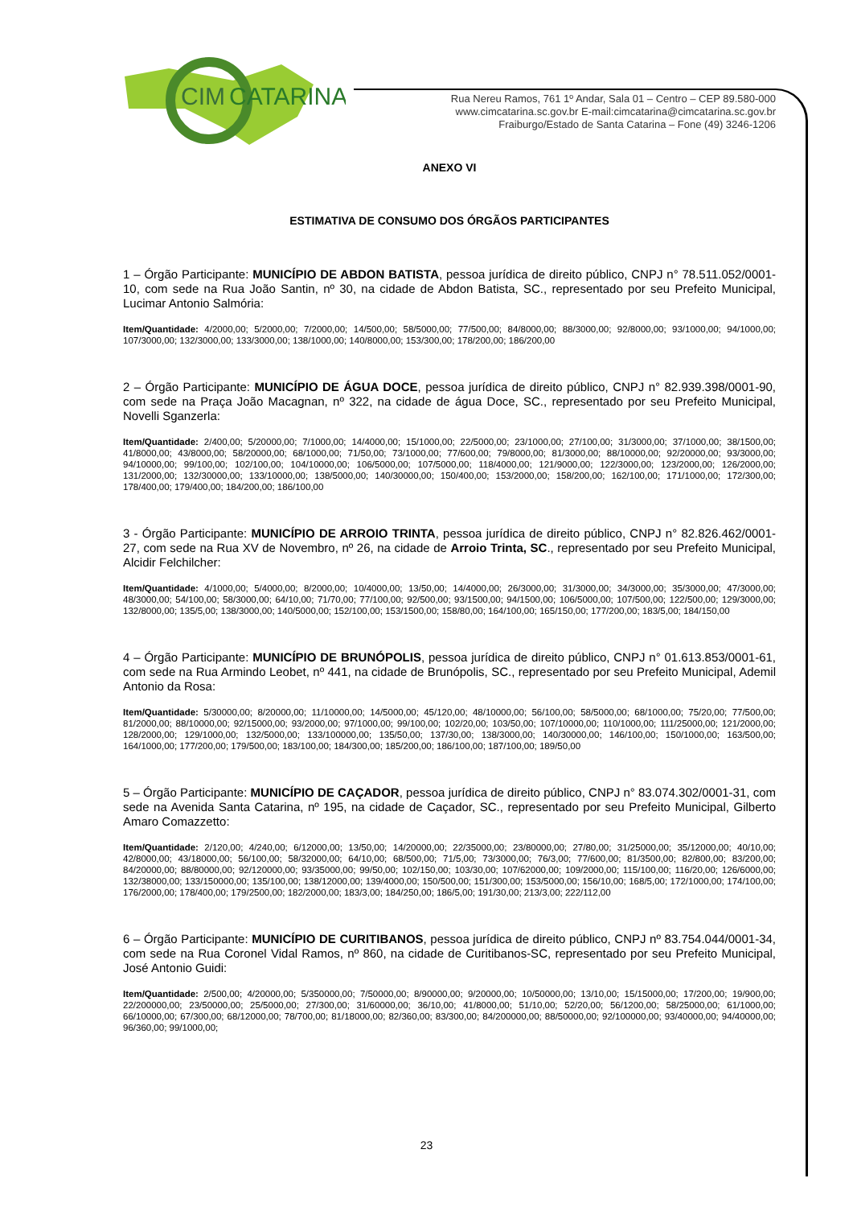CIM
CATARINA
Rua Nereu Ramos, 761 1º Andar, Sala 01 – Centro – CEP 89.580-000
www.cimcatarina.sc.gov.br E-mail:cimcatarina@cimcatarina.sc.gov.br
Fraiburgo/Estado de Santa Catarina – Fone (49) 3246-1206
ANEXO VI
ESTIMATIVA DE CONSUMO DOS ÓRGÃOS PARTICIPANTES
1 – Órgão Participante: MUNICÍPIO DE ABDON BATISTA, pessoa jurídica de direito público, CNPJ n° 78.511.052/0001-10, com sede na Rua João Santin, nº 30, na cidade de Abdon Batista, SC., representado por seu Prefeito Municipal, Lucimar Antonio Salmória:
Item/Quantidade: 4/2000,00; 5/2000,00; 7/2000,00; 14/500,00; 58/5000,00; 77/500,00; 84/8000,00; 88/3000,00; 92/8000,00; 93/1000,00; 94/1000,00; 107/3000,00; 132/3000,00; 133/3000,00; 138/1000,00; 140/8000,00; 153/300,00; 178/200,00; 186/200,00
2 – Órgão Participante: MUNICÍPIO DE ÁGUA DOCE, pessoa jurídica de direito público, CNPJ n° 82.939.398/0001-90, com sede na Praça João Macagnan, nº 322, na cidade de água Doce, SC., representado por seu Prefeito Municipal, Novelli Sganzerla:
Item/Quantidade: 2/400,00; 5/20000,00; 7/1000,00; 14/4000,00; 15/1000,00; 22/5000,00; 23/1000,00; 27/100,00; 31/3000,00; 37/1000,00; 38/1500,00; 41/8000,00; 43/8000,00; 58/20000,00; 68/1000,00; 71/50,00; 73/1000,00; 77/600,00; 79/8000,00; 81/3000,00; 88/10000,00; 92/20000,00; 93/3000,00; 94/10000,00; 99/100,00; 102/100,00; 104/10000,00; 106/5000,00; 107/5000,00; 118/4000,00; 121/9000,00; 122/3000,00; 123/2000,00; 126/2000,00; 131/2000,00; 132/30000,00; 133/10000,00; 138/5000,00; 140/30000,00; 150/400,00; 153/2000,00; 158/200,00; 162/100,00; 171/1000,00; 172/300,00; 178/400,00; 179/400,00; 184/200,00; 186/100,00
3 - Órgão Participante: MUNICÍPIO DE ARROIO TRINTA, pessoa jurídica de direito público, CNPJ n° 82.826.462/0001-27, com sede na Rua XV de Novembro, nº 26, na cidade de Arroio Trinta, SC., representado por seu Prefeito Municipal, Alcidir Felchilcher:
Item/Quantidade: 4/1000,00; 5/4000,00; 8/2000,00; 10/4000,00; 13/50,00; 14/4000,00; 26/3000,00; 31/3000,00; 34/3000,00; 35/3000,00; 47/3000,00; 48/3000,00; 54/100,00; 58/3000,00; 64/10,00; 71/70,00; 77/100,00; 92/500,00; 93/1500,00; 94/1500,00; 106/5000,00; 107/500,00; 122/500,00; 129/3000,00; 132/8000,00; 135/5,00; 138/3000,00; 140/5000,00; 152/100,00; 153/1500,00; 158/80,00; 164/100,00; 165/150,00; 177/200,00; 183/5,00; 184/150,00
4 – Órgão Participante: MUNICÍPIO DE BRUNÓPOLIS, pessoa jurídica de direito público, CNPJ n° 01.613.853/0001-61, com sede na Rua Armindo Leobet, nº 441, na cidade de Brunópolis, SC., representado por seu Prefeito Municipal, Ademil Antonio da Rosa:
Item/Quantidade: 5/30000,00; 8/20000,00; 11/10000,00; 14/5000,00; 45/120,00; 48/10000,00; 56/100,00; 58/5000,00; 68/1000,00; 75/20,00; 77/500,00; 81/2000,00; 88/10000,00; 92/15000,00; 93/2000,00; 97/1000,00; 99/100,00; 102/20,00; 103/50,00; 107/10000,00; 110/1000,00; 111/25000,00; 121/2000,00; 128/2000,00; 129/1000,00; 132/5000,00; 133/100000,00; 135/50,00; 137/30,00; 138/3000,00; 140/30000,00; 146/100,00; 150/1000,00; 163/500,00; 164/1000,00; 177/200,00; 179/500,00; 183/100,00; 184/300,00; 185/200,00; 186/100,00; 187/100,00; 189/50,00
5 – Órgão Participante: MUNICÍPIO DE CAÇADOR, pessoa jurídica de direito público, CNPJ n° 83.074.302/0001-31, com sede na Avenida Santa Catarina, nº 195, na cidade de Caçador, SC., representado por seu Prefeito Municipal, Gilberto Amaro Comazzetto:
Item/Quantidade: 2/120,00; 4/240,00; 6/12000,00; 13/50,00; 14/20000,00; 22/35000,00; 23/80000,00; 27/80,00; 31/25000,00; 35/12000,00; 40/10,00; 42/8000,00; 43/18000,00; 56/100,00; 58/32000,00; 64/10,00; 68/500,00; 71/5,00; 73/3000,00; 76/3,00; 77/600,00; 81/3500,00; 82/800,00; 83/200,00; 84/20000,00; 88/80000,00; 92/120000,00; 93/35000,00; 99/50,00; 102/150,00; 103/30,00; 107/62000,00; 109/2000,00; 115/100,00; 116/20,00; 126/6000,00; 132/38000,00; 133/150000,00; 135/100,00; 138/12000,00; 139/4000,00; 150/500,00; 151/300,00; 153/5000,00; 156/10,00; 168/5,00; 172/1000,00; 174/100,00; 176/2000,00; 178/400,00; 179/2500,00; 182/2000,00; 183/3,00; 184/250,00; 186/5,00; 191/30,00; 213/3,00; 222/112,00
6 – Órgão Participante: MUNICÍPIO DE CURITIBANOS, pessoa jurídica de direito público, CNPJ nº 83.754.044/0001-34, com sede na Rua Coronel Vidal Ramos, nº 860, na cidade de Curitibanos-SC, representado por seu Prefeito Municipal, José Antonio Guidi:
Item/Quantidade: 2/500,00; 4/20000,00; 5/350000,00; 7/50000,00; 8/90000,00; 9/20000,00; 10/50000,00; 13/10,00; 15/15000,00; 17/200,00; 19/900,00; 22/200000,00; 23/50000,00; 25/5000,00; 27/300,00; 31/60000,00; 36/10,00; 41/8000,00; 51/10,00; 52/20,00; 56/1200,00; 58/25000,00; 61/1000,00; 66/10000,00; 67/300,00; 68/12000,00; 78/700,00; 81/18000,00; 82/360,00; 83/300,00; 84/200000,00; 88/50000,00; 92/100000,00; 93/40000,00; 94/40000,00; 96/360,00; 99/1000,00;
23